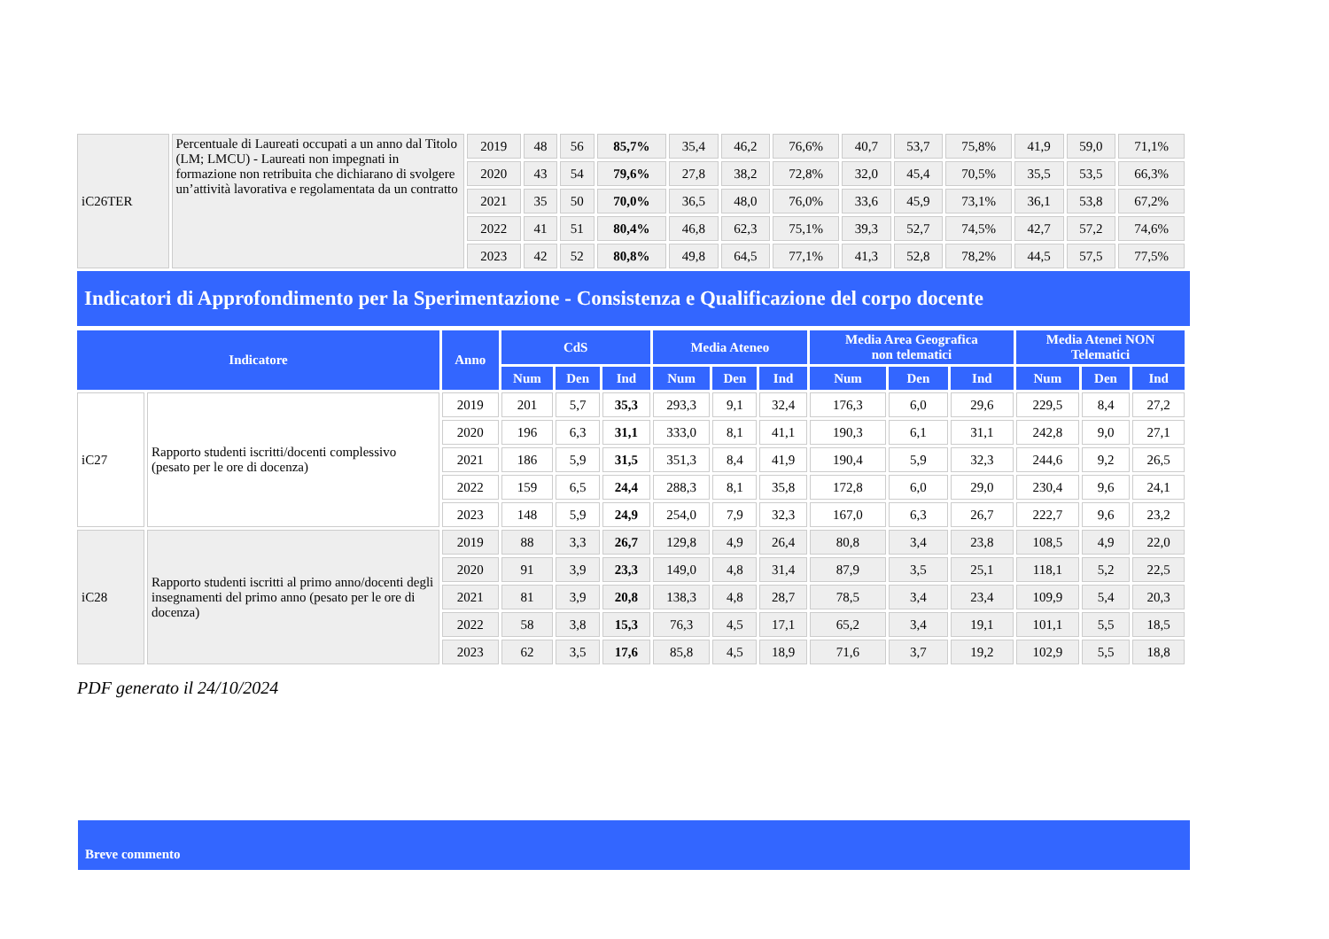| iC26TER | Percentuale di Laureati occupati a un anno dal Titolo (LM; LMCU) - Laureati non impegnati in formazione non retribuita che dichiarano di svolgere un’attività lavorativa e regolamentata da un contratto | 2019 | 48 | 56 | 85,7% | 35,4 | 46,2 | 76,6% | 40,7 | 53,7 | 75,8% | 41,9 | 59,0 | 71,1% |
| | | 2020 | 43 | 54 | 79,6% | 27,8 | 38,2 | 72,8% | 32,0 | 45,4 | 70,5% | 35,5 | 53,5 | 66,3% |
| | | 2021 | 35 | 50 | 70,0% | 36,5 | 48,0 | 76,0% | 33,6 | 45,9 | 73,1% | 36,1 | 53,8 | 67,2% |
| | | 2022 | 41 | 51 | 80,4% | 46,8 | 62,3 | 75,1% | 39,3 | 52,7 | 74,5% | 42,7 | 57,2 | 74,6% |
| | | 2023 | 42 | 52 | 80,8% | 49,8 | 64,5 | 77,1% | 41,3 | 52,8 | 78,2% | 44,5 | 57,5 | 77,5% |
Indicatori di Approfondimento per la Sperimentazione - Consistenza e Qualificazione del corpo docente
| Indicatore | | Anno | CdS | | | Media Ateneo | | | Media Area Geografica non telematici | | | Media Atenei NON Telematici | | |
| --- | --- | --- | --- | --- | --- | --- | --- | --- | --- | --- | --- | --- | --- | --- |
| | | | Num | Den | Ind | Num | Den | Ind | Num | Den | Ind | Num | Den | Ind |
| iC27 | Rapporto studenti iscritti/docenti complessivo (pesato per le ore di docenza) | 2019 | 201 | 5,7 | 35,3 | 293,3 | 9,1 | 32,4 | 176,3 | 6,0 | 29,6 | 229,5 | 8,4 | 27,2 |
| | | 2020 | 196 | 6,3 | 31,1 | 333,0 | 8,1 | 41,1 | 190,3 | 6,1 | 31,1 | 242,8 | 9,0 | 27,1 |
| | | 2021 | 186 | 5,9 | 31,5 | 351,3 | 8,4 | 41,9 | 190,4 | 5,9 | 32,3 | 244,6 | 9,2 | 26,5 |
| | | 2022 | 159 | 6,5 | 24,4 | 288,3 | 8,1 | 35,8 | 172,8 | 6,0 | 29,0 | 230,4 | 9,6 | 24,1 |
| | | 2023 | 148 | 5,9 | 24,9 | 254,0 | 7,9 | 32,3 | 167,0 | 6,3 | 26,7 | 222,7 | 9,6 | 23,2 |
| iC28 | Rapporto studenti iscritti al primo anno/docenti degli insegnamenti del primo anno (pesato per le ore di docenza) | 2019 | 88 | 3,3 | 26,7 | 129,8 | 4,9 | 26,4 | 80,8 | 3,4 | 23,8 | 108,5 | 4,9 | 22,0 |
| | | 2020 | 91 | 3,9 | 23,3 | 149,0 | 4,8 | 31,4 | 87,9 | 3,5 | 25,1 | 118,1 | 5,2 | 22,5 |
| | | 2021 | 81 | 3,9 | 20,8 | 138,3 | 4,8 | 28,7 | 78,5 | 3,4 | 23,4 | 109,9 | 5,4 | 20,3 |
| | | 2022 | 58 | 3,8 | 15,3 | 76,3 | 4,5 | 17,1 | 65,2 | 3,4 | 19,1 | 101,1 | 5,5 | 18,5 |
| | | 2023 | 62 | 3,5 | 17,6 | 85,8 | 4,5 | 18,9 | 71,6 | 3,7 | 19,2 | 102,9 | 5,5 | 18,8 |
PDF generato il 24/10/2024
Breve commento